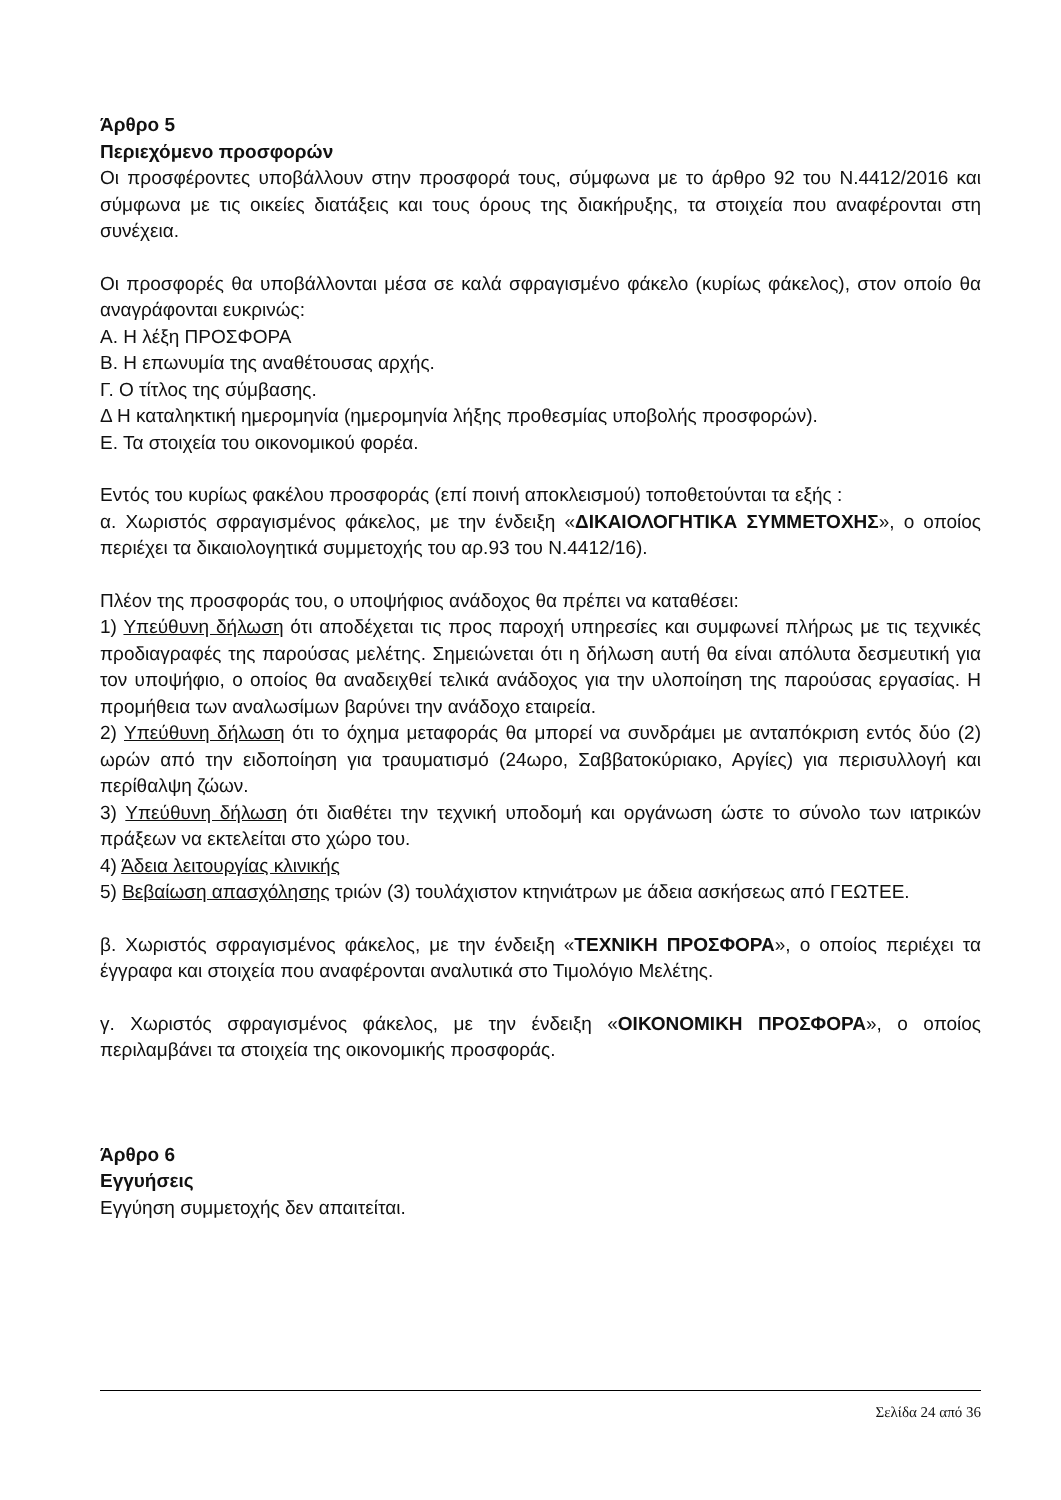Άρθρο 5
Περιεχόμενο προσφορών
Οι προσφέροντες υποβάλλουν στην προσφορά τους, σύμφωνα με το άρθρο 92 του Ν.4412/2016 και σύμφωνα με τις οικείες διατάξεις και τους όρους της διακήρυξης, τα στοιχεία που αναφέρονται στη συνέχεια.
Οι προσφορές θα υποβάλλονται μέσα σε καλά σφραγισμένο φάκελο (κυρίως φάκελος), στον οποίο θα αναγράφονται ευκρινώς:
Α. Η λέξη ΠΡΟΣΦΟΡΑ
Β. Η επωνυμία της αναθέτουσας αρχής.
Γ. Ο τίτλος της σύμβασης.
Δ Η καταληκτική ημερομηνία (ημερομηνία λήξης προθεσμίας υποβολής προσφορών).
Ε. Τα στοιχεία του οικονομικού φορέα.
Εντός του κυρίως φακέλου προσφοράς (επί ποινή αποκλεισμού) τοποθετούνται τα εξής :
α. Χωριστός σφραγισμένος φάκελος, με την ένδειξη «ΔΙΚΑΙΟΛΟΓΗΤΙΚΑ ΣΥΜΜΕΤΟΧΗΣ», ο οποίος περιέχει τα δικαιολογητικά συμμετοχής του αρ.93 του Ν.4412/16).
Πλέον της προσφοράς του, ο υποψήφιος ανάδοχος θα πρέπει να καταθέσει:
1) Υπεύθυνη δήλωση ότι αποδέχεται τις προς παροχή υπηρεσίες και συμφωνεί πλήρως με τις τεχνικές προδιαγραφές της παρούσας μελέτης. Σημειώνεται ότι η δήλωση αυτή θα είναι απόλυτα δεσμευτική για τον υποψήφιο, ο οποίος θα αναδειχθεί τελικά ανάδοχος για την υλοποίηση της παρούσας εργασίας. Η προμήθεια των αναλωσίμων βαρύνει την ανάδοχο εταιρεία.
2) Υπεύθυνη δήλωση ότι το όχημα μεταφοράς θα μπορεί να συνδράμει με ανταπόκριση εντός δύο (2) ωρών από την ειδοποίηση για τραυματισμό (24ωρο, Σαββατοκύριακο, Αργίες) για περισυλλογή και περίθαλψη ζώων.
3) Υπεύθυνη δήλωση ότι διαθέτει την τεχνική υποδομή και οργάνωση ώστε το σύνολο των ιατρικών πράξεων να εκτελείται στο χώρο του.
4) Άδεια λειτουργίας κλινικής
5) Βεβαίωση απασχόλησης τριών (3) τουλάχιστον κτηνιάτρων με άδεια ασκήσεως από ΓΕΩΤΕΕ.
β. Χωριστός σφραγισμένος φάκελος, με την ένδειξη «ΤΕΧΝΙΚΗ ΠΡΟΣΦΟΡΑ», ο οποίος περιέχει τα έγγραφα και στοιχεία που αναφέρονται αναλυτικά στο Τιμολόγιο Μελέτης.
γ. Χωριστός σφραγισμένος φάκελος, με την ένδειξη «ΟΙΚΟΝΟΜΙΚΗ ΠΡΟΣΦΟΡΑ», ο οποίος περιλαμβάνει τα στοιχεία της οικονομικής προσφοράς.
Άρθρο 6
Εγγυήσεις
Εγγύηση συμμετοχής δεν απαιτείται.
Σελίδα 24 από 36